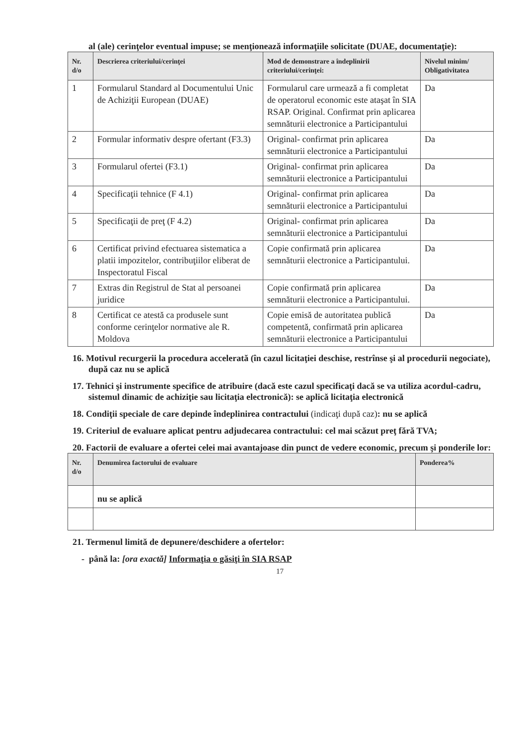al (ale) cerinţelor eventual impuse; se menţionează informaţiile solicitate (DUAE, documentaţie):
| Nr. d/o | Descrierea criteriului/cerinţei | Mod de demonstrare a îndeplinirii criteriului/cerinţei: | Nivelul minim/ Obligativitatea |
| --- | --- | --- | --- |
| 1 | Formularul Standard al Documentului Unic de Achiziţii European (DUAE) | Formularul care urmează a fi completat de operatorul economic este ataşat în SIA RSAP. Original. Confirmat prin aplicarea semnăturii electronice a Participantului | Da |
| 2 | Formular informativ despre ofertant (F3.3) | Original- confirmat prin aplicarea semnăturii electronice a Participantului | Da |
| 3 | Formularul ofertei (F3.1) | Original- confirmat prin aplicarea semnăturii electronice a Participantului | Da |
| 4 | Specificaţii tehnice (F 4.1) | Original- confirmat prin aplicarea semnăturii electronice a Participantului | Da |
| 5 | Specificaţii de preţ (F 4.2) | Original- confirmat prin aplicarea semnăturii electronice a Participantului | Da |
| 6 | Certificat privind efectuarea sistematica a platii impozitelor, contribuţiilor eliberat de Inspectoratul Fiscal | Copie confirmată prin aplicarea semnăturii electronice a Participantului. | Da |
| 7 | Extras din Registrul de Stat al persoanei juridice | Copie confirmată prin aplicarea semnăturii electronice a Participantului. | Da |
| 8 | Certificat ce atestă ca produsele sunt conforme cerinţelor normative ale R. Moldova | Copie emisă de autoritatea publică competentă, confirmată prin aplicarea semnăturii electronice a Participantului | Da |
16. Motivul recurgerii la procedura accelerată (în cazul licitaţiei deschise, restrînse şi al procedurii negociate), după caz nu se aplică
17. Tehnici şi instrumente specifice de atribuire (dacă este cazul specificaţi dacă se va utiliza acordul-cadru, sistemul dinamic de achiziţie sau licitaţia electronică): se aplică licitaţia electronică
18. Condiţii speciale de care depinde îndeplinirea contractului (indicaţi după caz): nu se aplică
19. Criteriul de evaluare aplicat pentru adjudecarea contractului: cel mai scăzut preţ fără TVA;
20. Factorii de evaluare a ofertei celei mai avantajoase din punct de vedere economic, precum şi ponderile lor:
| Nr. d/o | Denumirea factorului de evaluare | Ponderea% |
| --- | --- | --- |
| | nu se aplică | |
21. Termenul limită de depunere/deschidere a ofertelor:
- până la: [ora exactă] Informaţia o găsiţi în SIA RSAP
17